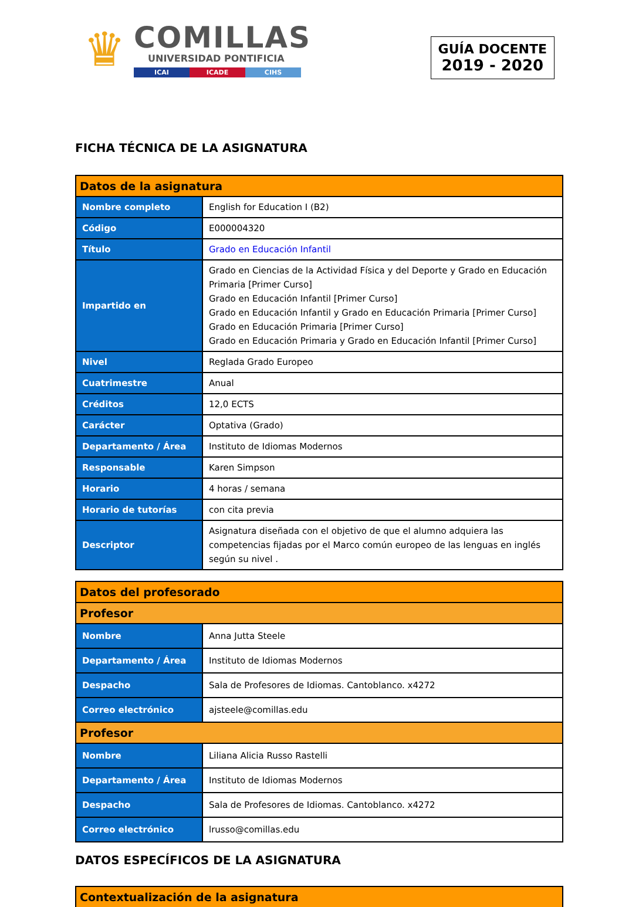♛
COMILLAS
UNIVERSIDAD PONTIFICIA
ICAI ICADE CIHS
GUÍA DOCENTE
2019 - 2020
FICHA TÉCNICA DE LA ASIGNATURA
| Datos de la asignatura | |
| --- | --- |
| Nombre completo | English for Education I (B2) |
| Código | E000004320 |
| Título | Grado en Educación Infantil |
| Impartido en | Grado en Ciencias de la Actividad Física y del Deporte y Grado en Educación Primaria [Primer Curso] Grado en Educación Infantil [Primer Curso] Grado en Educación Infantil y Grado en Educación Primaria [Primer Curso] Grado en Educación Primaria [Primer Curso] Grado en Educación Primaria y Grado en Educación Infantil [Primer Curso] |
| Nivel | Reglada Grado Europeo |
| Cuatrimestre | Anual |
| Créditos | 12,0 ECTS |
| Carácter | Optativa (Grado) |
| Departamento / Área | Instituto de Idiomas Modernos |
| Responsable | Karen Simpson |
| Horario | 4 horas / semana |
| Horario de tutorías | con cita previa |
| Descriptor | Asignatura diseñada con el objetivo de que el alumno adquiera las competencias fijadas por el Marco común europeo de las lenguas en inglés según su nivel . |
| Datos del profesorado | |
| --- | --- |
| Profesor | |
| Nombre | Anna Jutta Steele |
| Departamento / Área | Instituto de Idiomas Modernos |
| Despacho | Sala de Profesores de Idiomas. Cantoblanco. x4272 |
| Correo electrónico | ajsteele@comillas.edu |
| Profesor | |
| Nombre | Liliana Alicia Russo Rastelli |
| Departamento / Área | Instituto de Idiomas Modernos |
| Despacho | Sala de Profesores de Idiomas. Cantoblanco. x4272 |
| Correo electrónico | lrusso@comillas.edu |
DATOS ESPECÍFICOS DE LA ASIGNATURA
| Contextualización de la asignatura |
| --- |